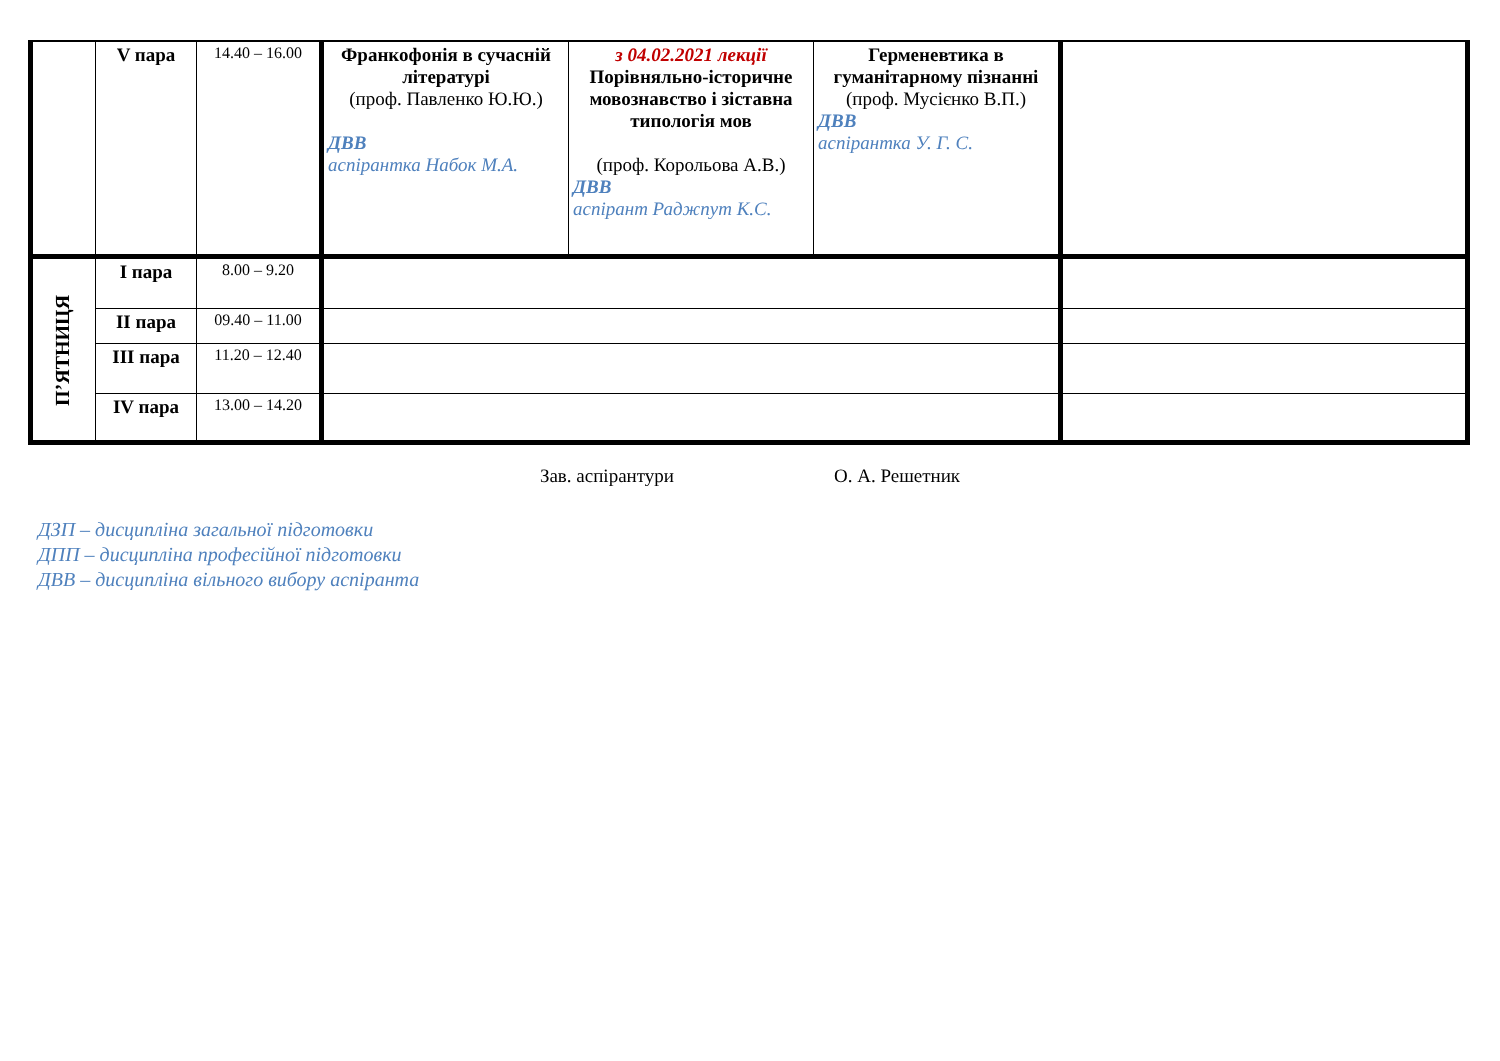| | V пара | 14.40 – 16.00 | Франкофонія в сучасній літературі (проф. Павленко Ю.Ю.) ДВВ аспірантка Набок М.А. | з 04.02.2021 лекції Порівняльно-історичне мовознавство і зіставна типологія мов (проф. Корольова А.В.) ДВВ аспірант Раджпут К.С. | Герменевтика в гуманітарному пізнанні (проф. Мусієнко В.П.) ДВВ аспірантка У. Г. С. | |
| П’ЯТНИЦЯ | I пара | 8.00 – 9.20 | | | | |
| | II пара | 09.40 – 11.00 | | | | |
| | III пара | 11.20 – 12.40 | | | | |
| | IV пара | 13.00 – 14.20 | | | | |
Зав. аспірантури О. А. Решетник
ДЗП – дисципліна загальної підготовки
ДПП – дисципліна професійної підготовки
ДВВ – дисципліна вільного вибору аспіранта